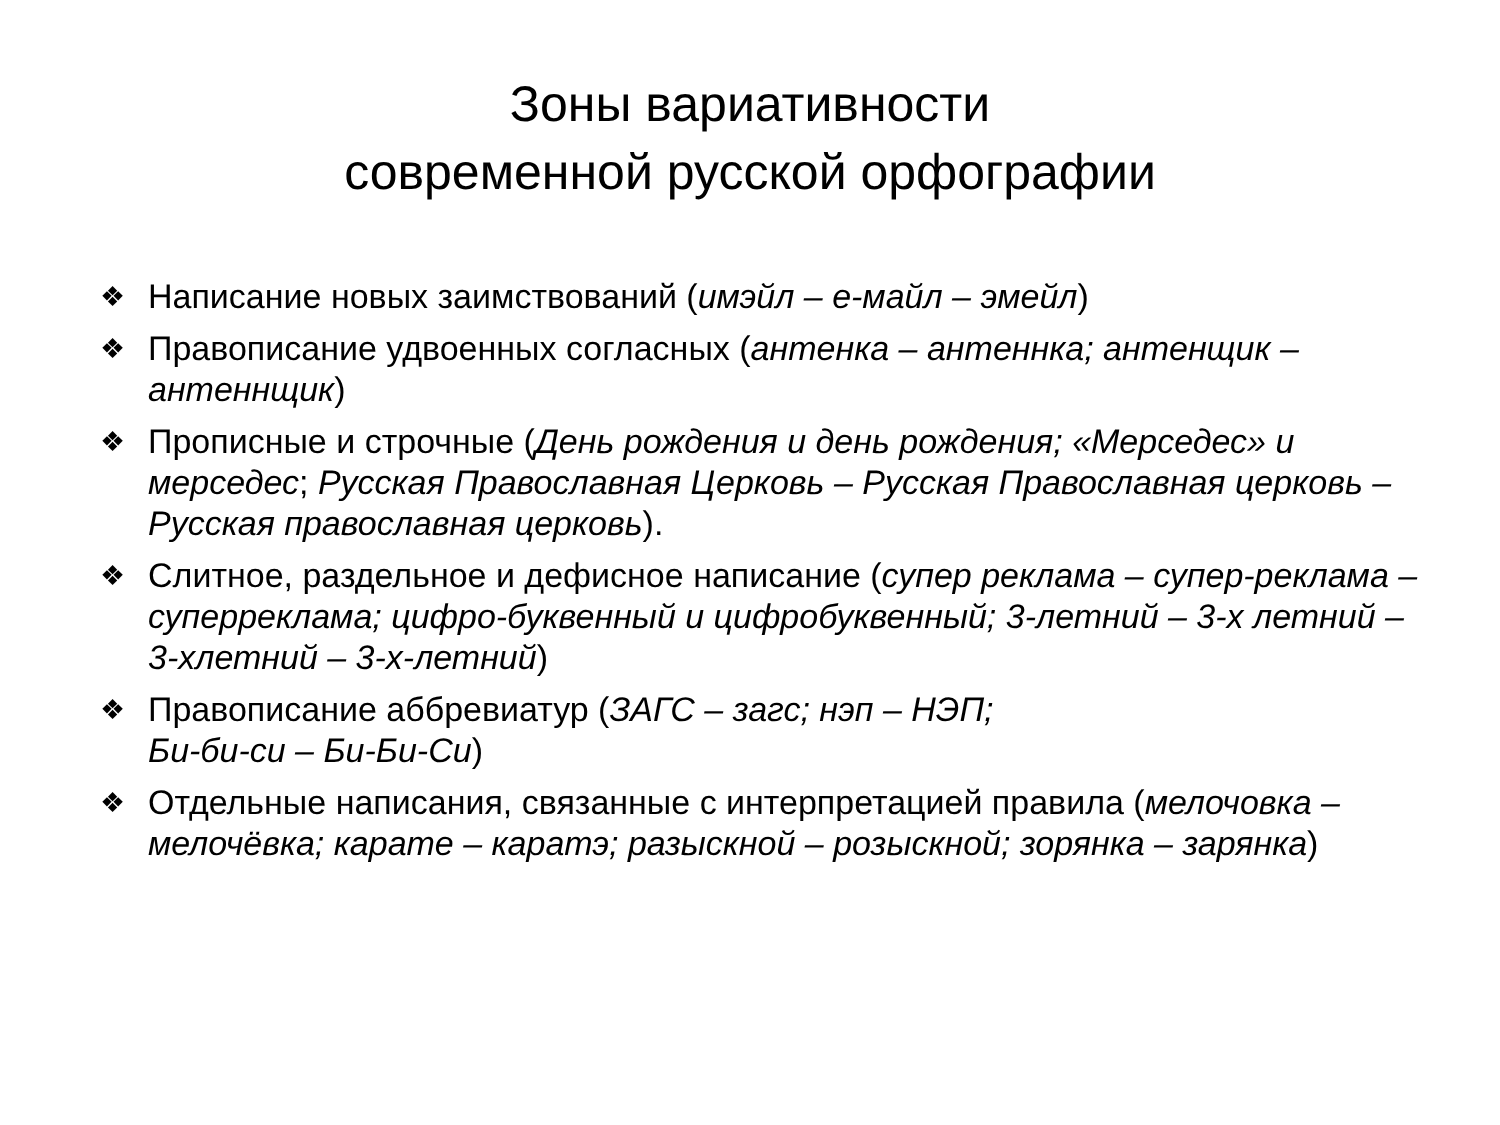Зоны вариативности
современной русской орфографии
❖ Написание новых заимствований (имэйл – е-майл – эмейл)
❖ Правописание удвоенных согласных (антенка – антеннка; антенщик – антеннщик)
❖ Прописные и строчные (День рождения и день рождения; «Мерседес» и мерседес; Русская Православная Церковь – Русская Православная церковь – Русская православная церковь).
❖ Слитное, раздельное и дефисное написание (супер реклама – супер-реклама – суперреклама; цифро-буквенный и цифробуквенный; 3-летний – 3-х летний – 3-хлетний – 3-х-летний)
❖ Правописание аббревиатур (ЗАГС – загс; нэп – НЭП;
Би-би-си – Би-Би-Си)
❖ Отдельные написания, связанные с интерпретацией правила (мелочовка – мелочёвка; карате – каратэ; разыскной – розыскной; зорянка – зарянка)